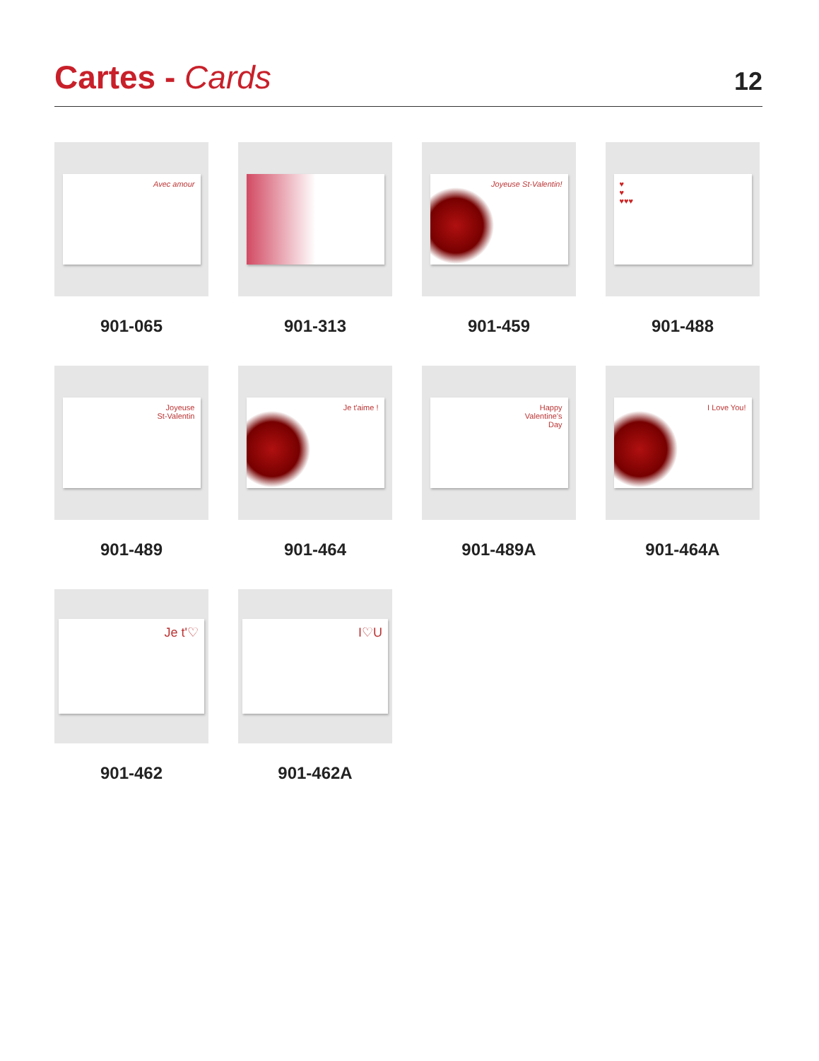Cartes - Cards
12
Avec amour
901-065
901-313
Joyeuse St-Valentin!
901-459
♥
♥
♥♥♥
901-488
Joyeuse
St-Valentin
901-489
Je t'aime !
901-464
Happy
Valentine's
Day
901-489A
I Love You!
901-464A
Je t'♡
901-462
I♡U
901-462A